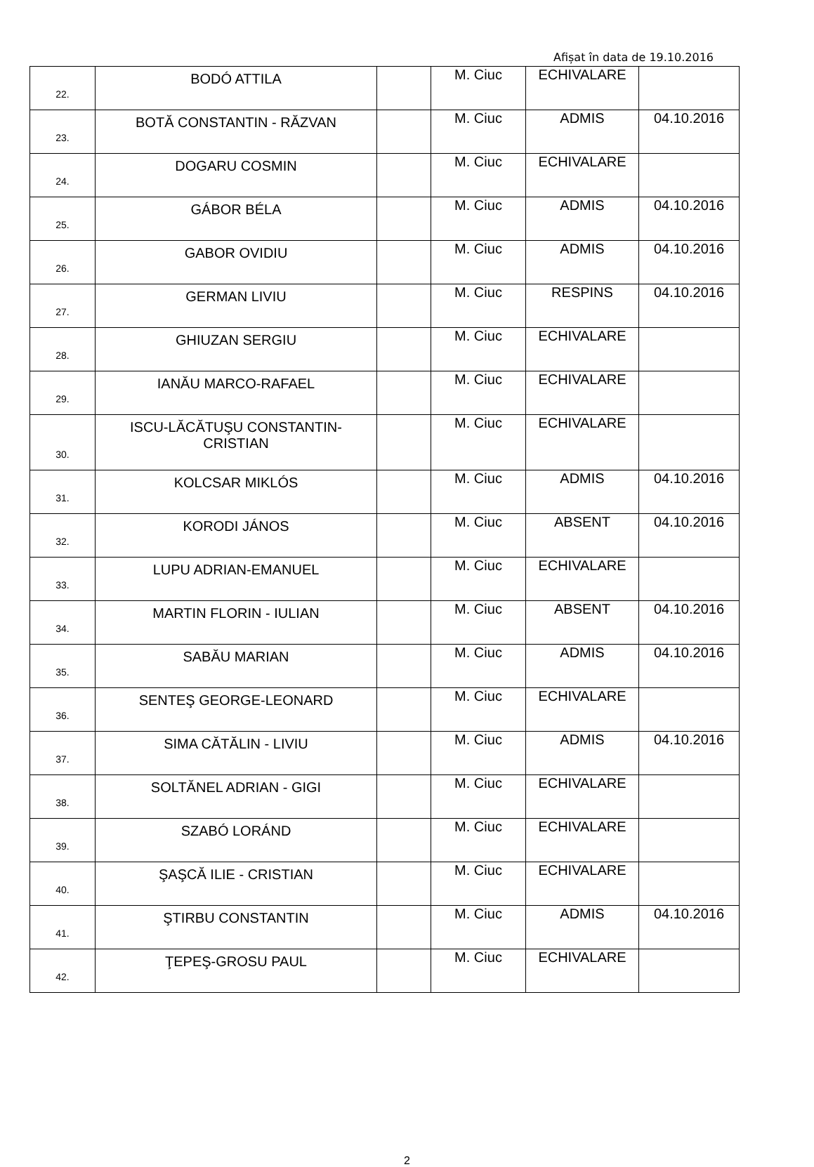Afișat în data de 19.10.2016
| 22. | BODÓ ATTILA | | M. Ciuc | ECHIVALARE | |
| 23. | BOTĂ CONSTANTIN - RĂZVAN | | M. Ciuc | ADMIS | 04.10.2016 |
| 24. | DOGARU COSMIN | | M. Ciuc | ECHIVALARE | |
| 25. | GÁBOR BÉLA | | M. Ciuc | ADMIS | 04.10.2016 |
| 26. | GABOR OVIDIU | | M. Ciuc | ADMIS | 04.10.2016 |
| 27. | GERMAN LIVIU | | M. Ciuc | RESPINS | 04.10.2016 |
| 28. | GHIUZAN SERGIU | | M. Ciuc | ECHIVALARE | |
| 29. | IANĂU MARCO-RAFAEL | | M. Ciuc | ECHIVALARE | |
| 30. | ISCU-LĂCĂTUŞU CONSTANTIN- CRISTIAN | | M. Ciuc | ECHIVALARE | |
| 31. | KOLCSAR MIKLÓS | | M. Ciuc | ADMIS | 04.10.2016 |
| 32. | KORODI JÁNOS | | M. Ciuc | ABSENT | 04.10.2016 |
| 33. | LUPU ADRIAN-EMANUEL | | M. Ciuc | ECHIVALARE | |
| 34. | MARTIN FLORIN - IULIAN | | M. Ciuc | ABSENT | 04.10.2016 |
| 35. | SABĂU MARIAN | | M. Ciuc | ADMIS | 04.10.2016 |
| 36. | SENTEŞ GEORGE-LEONARD | | M. Ciuc | ECHIVALARE | |
| 37. | SIMA CĂTĂLIN - LIVIU | | M. Ciuc | ADMIS | 04.10.2016 |
| 38. | SOLTĂNEL ADRIAN - GIGI | | M. Ciuc | ECHIVALARE | |
| 39. | SZABÓ LORÁND | | M. Ciuc | ECHIVALARE | |
| 40. | ŞAŞCĂ ILIE - CRISTIAN | | M. Ciuc | ECHIVALARE | |
| 41. | ŞTIRBU CONSTANTIN | | M. Ciuc | ADMIS | 04.10.2016 |
| 42. | ŢEPEŞ-GROSU PAUL | | M. Ciuc | ECHIVALARE | |
2